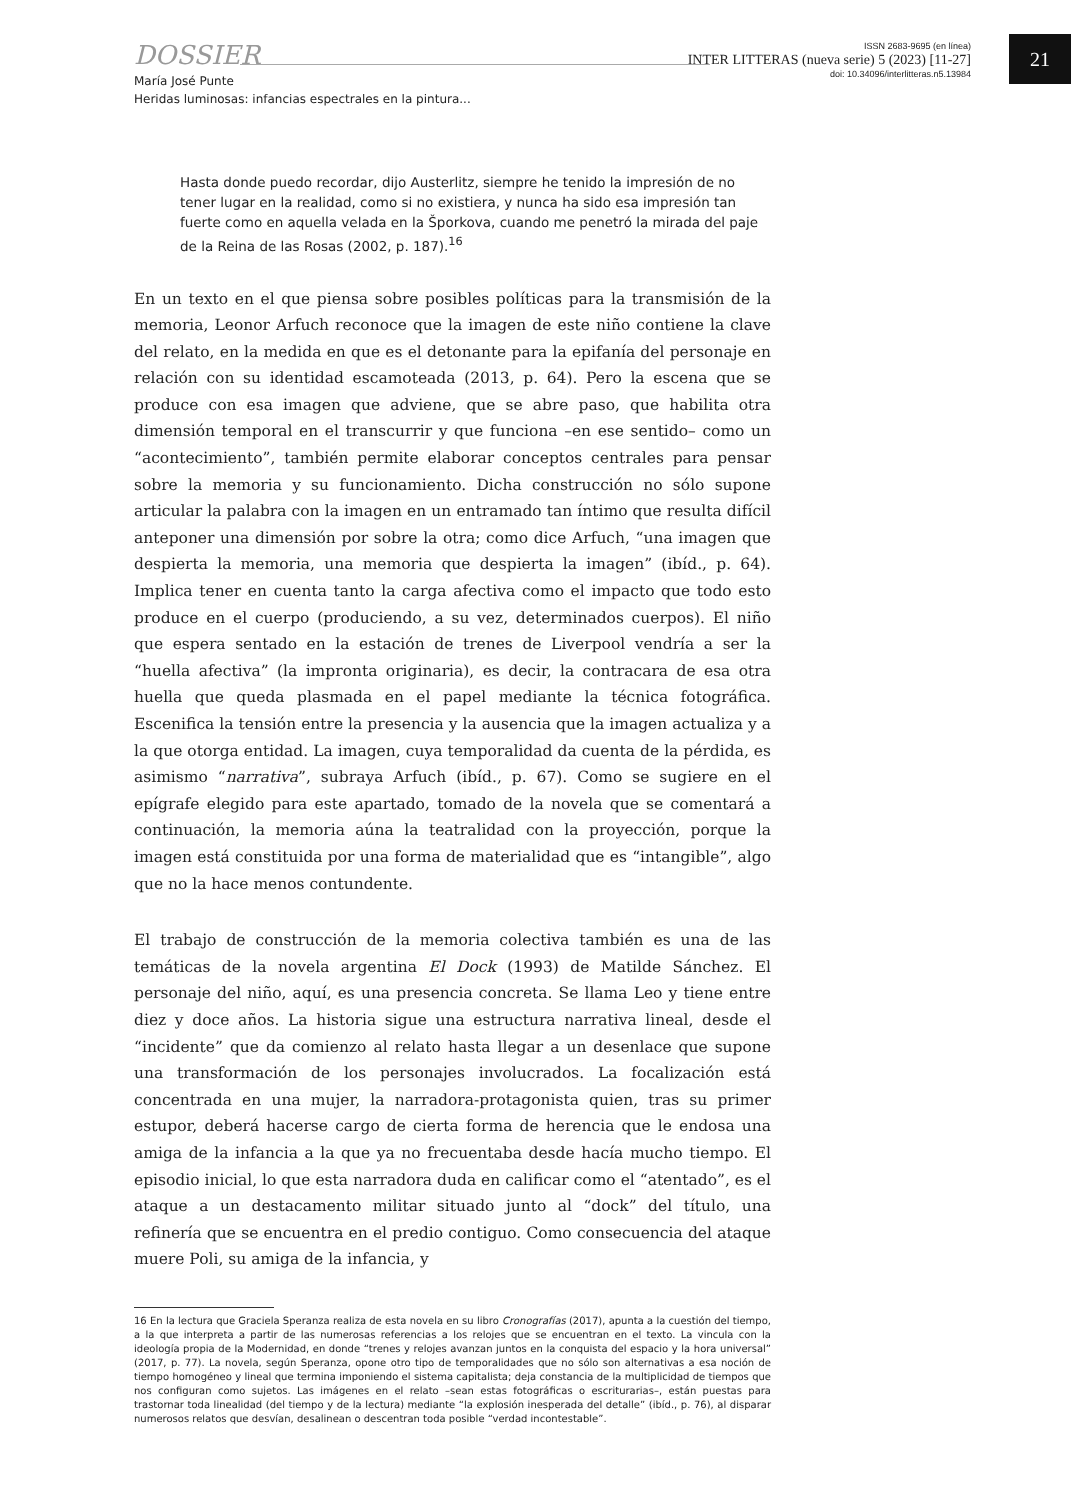DOSSIER
María José Punte
Heridas luminosas: infancias espectrales en la pintura...
ISSN 2683-9695 (en línea)
INTER LITTERAS (nueva serie) 5 (2023) [11-27]
doi: 10.34096/interlitteras.n5.13984
21
Hasta donde puedo recordar, dijo Austerlitz, siempre he tenido la impresión de no tener lugar en la realidad, como si no existiera, y nunca ha sido esa impresión tan fuerte como en aquella velada en la Šporkova, cuando me penetró la mirada del paje de la Reina de las Rosas (2002, p. 187).<sup>16</sup>
En un texto en el que piensa sobre posibles políticas para la transmisión de la memoria, Leonor Arfuch reconoce que la imagen de este niño contiene la clave del relato, en la medida en que es el detonante para la epifanía del personaje en relación con su identidad escamoteada (2013, p. 64). Pero la escena que se produce con esa imagen que adviene, que se abre paso, que habilita otra dimensión temporal en el transcurrir y que funciona –en ese sentido– como un “acontecimiento”, también permite elaborar conceptos centrales para pensar sobre la memoria y su funcionamiento. Dicha construcción no sólo supone articular la palabra con la imagen en un entramado tan íntimo que resulta difícil anteponer una dimensión por sobre la otra; como dice Arfuch, “una imagen que despierta la memoria, una memoria que despierta la imagen” (ibíd., p. 64). Implica tener en cuenta tanto la carga afectiva como el impacto que todo esto produce en el cuerpo (produciendo, a su vez, determinados cuerpos). El niño que espera sentado en la estación de trenes de Liverpool vendría a ser la “huella afectiva” (la impronta originaria), es decir, la contracara de esa otra huella que queda plasmada en el papel mediante la técnica fotográfica. Escenifica la tensión entre la presencia y la ausencia que la imagen actualiza y a la que otorga entidad. La imagen, cuya temporalidad da cuenta de la pérdida, es asimismo “narrativa”, subraya Arfuch (ibíd., p. 67). Como se sugiere en el epígrafe elegido para este apartado, tomado de la novela que se comentará a continuación, la memoria aúna la teatralidad con la proyección, porque la imagen está constituida por una forma de materialidad que es “intangible”, algo que no la hace menos contundente.
El trabajo de construcción de la memoria colectiva también es una de las temáticas de la novela argentina El Dock (1993) de Matilde Sánchez. El personaje del niño, aquí, es una presencia concreta. Se llama Leo y tiene entre diez y doce años. La historia sigue una estructura narrativa lineal, desde el “incidente” que da comienzo al relato hasta llegar a un desenlace que supone una transformación de los personajes involucrados. La focalización está concentrada en una mujer, la narradora-protagonista quien, tras su primer estupor, deberá hacerse cargo de cierta forma de herencia que le endosa una amiga de la infancia a la que ya no frecuentaba desde hacía mucho tiempo. El episodio inicial, lo que esta narradora duda en calificar como el “atentado”, es el ataque a un destacamento militar situado junto al “dock” del título, una refinería que se encuentra en el predio contiguo. Como consecuencia del ataque muere Poli, su amiga de la infancia, y
16 En la lectura que Graciela Speranza realiza de esta novela en su libro Cronografías (2017), apunta a la cuestión del tiempo, a la que interpreta a partir de las numerosas referencias a los relojes que se encuentran en el texto. La vincula con la ideología propia de la Modernidad, en donde “trenes y relojes avanzan juntos en la conquista del espacio y la hora universal” (2017, p. 77). La novela, según Speranza, opone otro tipo de temporalidades que no sólo son alternativas a esa noción de tiempo homogéneo y lineal que termina imponiendo el sistema capitalista; deja constancia de la multiplicidad de tiempos que nos configuran como sujetos. Las imágenes en el relato –sean estas fotográficas o escriturarias–, están puestas para trastornar toda linealidad (del tiempo y de la lectura) mediante “la explosión inesperada del detalle” (ibíd., p. 76), al disparar numerosos relatos que desvían, desalinean o descentran toda posible “verdad incontestable”.